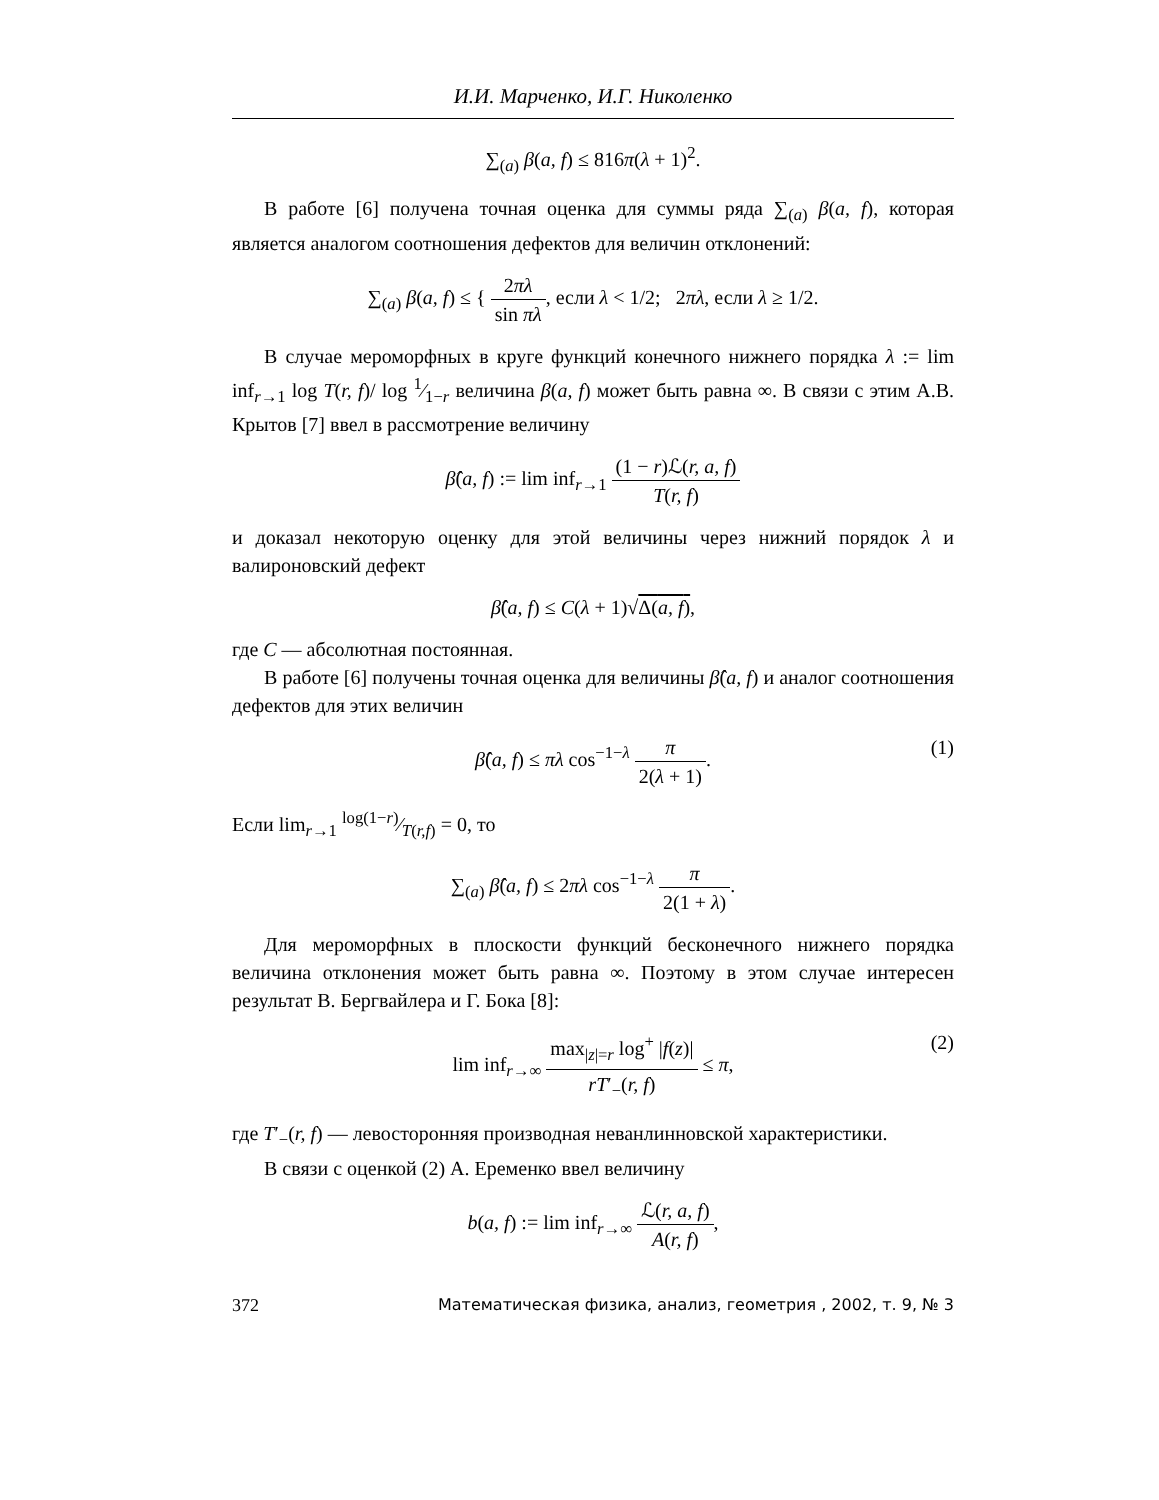И.И. Марченко, И.Г. Николенко
∑<sub>(a)</sub> β(a, f) ≤ 816π(λ + 1)<sup>2</sup>.
В работе [6] получена точная оценка для суммы ряда ∑<sub>(a)</sub> β(a, f), которая является аналогом соотношения дефектов для величин отклонений:
∑<sub>(a)</sub> β(a, f) ≤ { 2πλ sin πλ, если λ < 1/2; 2πλ, если λ ≥ 1/2.
В случае мероморфных в круге функций конечного нижнего порядка λ := lim inf<sub>r→1</sub> log T(r, f)/ log 1⁄1−r величина β(a, f) может быть равна ∞. В связи с этим А.В. Крытов [7] ввел в рассмотрение величину
β̂(a, f) := lim inf<sub>r→1</sub> (1 − r)ℒ(r, a, f) T(r, f)
и доказал некоторую оценку для этой величины через нижний порядок λ и валироновский дефект
β̂(a, f) ≤ C(λ + 1)√Δ(a, f),
где C — абсолютная постоянная.
В работе [6] получены точная оценка для величины β̂(a, f) и аналог соотношения дефектов для этих величин
β̂(a, f) ≤ πλ cos<sup>−1−λ</sup> π 2(λ + 1).
(1)
Если lim<sub>r→1</sub> log(1−r)⁄T(r,f) = 0, то
∑<sub>(a)</sub> β̂(a, f) ≤ 2πλ cos<sup>−1−λ</sup> π 2(1 + λ).
Для мероморфных в плоскости функций бесконечного нижнего порядка величина отклонения может быть равна ∞. Поэтому в этом случае интересен результат В. Бергвайлера и Г. Бока [8]:
lim inf<sub>r→∞</sub> max<sub>|z|=r</sub> log<sup>+</sup> |f(z)| rT′<sub>−</sub>(r, f) ≤ π,
(2)
где T′<sub>−</sub>(r, f) — левосторонняя производная неванлинновской характеристики.
В связи с оценкой (2) А. Еременко ввел величину
b(a, f) := lim inf<sub>r→∞</sub> ℒ(r, a, f) A(r, f),
372 Математическая физика, анализ, геометрия , 2002, т. 9, № 3